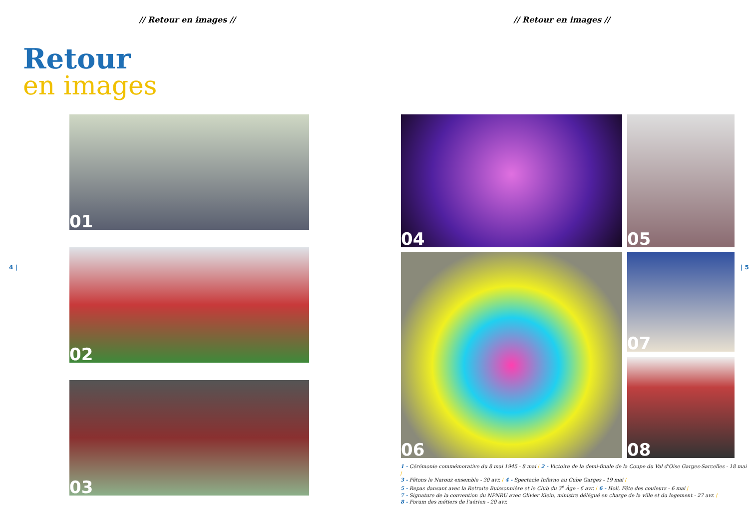// Retour en images //
Retour
en images
01
02
03
4 |
// Retour en images //
04 05
06 07
08
1 - Cérémonie commémorative du 8 mai 1945 - 8 mai / 2 - Victoire de la demi-finale de la Coupe du Val d'Oise Garges-Sarcelles - 18 mai /
3 - Fêtons le Narouz ensemble - 30 avr. / 4 - Spectacle Inferno au Cube Garges - 19 mai /
5 - Repas dansant avec la Retraite Buissonnière et le Club du 3<sup>e</sup> Âge - 6 avr. / 6 - Holi, Fête des couleurs - 6 mai /
7 - Signature de la convention du NPNRU avec Olivier Klein, ministre délégué en charge de la ville et du logement - 27 avr. /
8 - Forum des métiers de l'aérien - 20 avr.
| 5